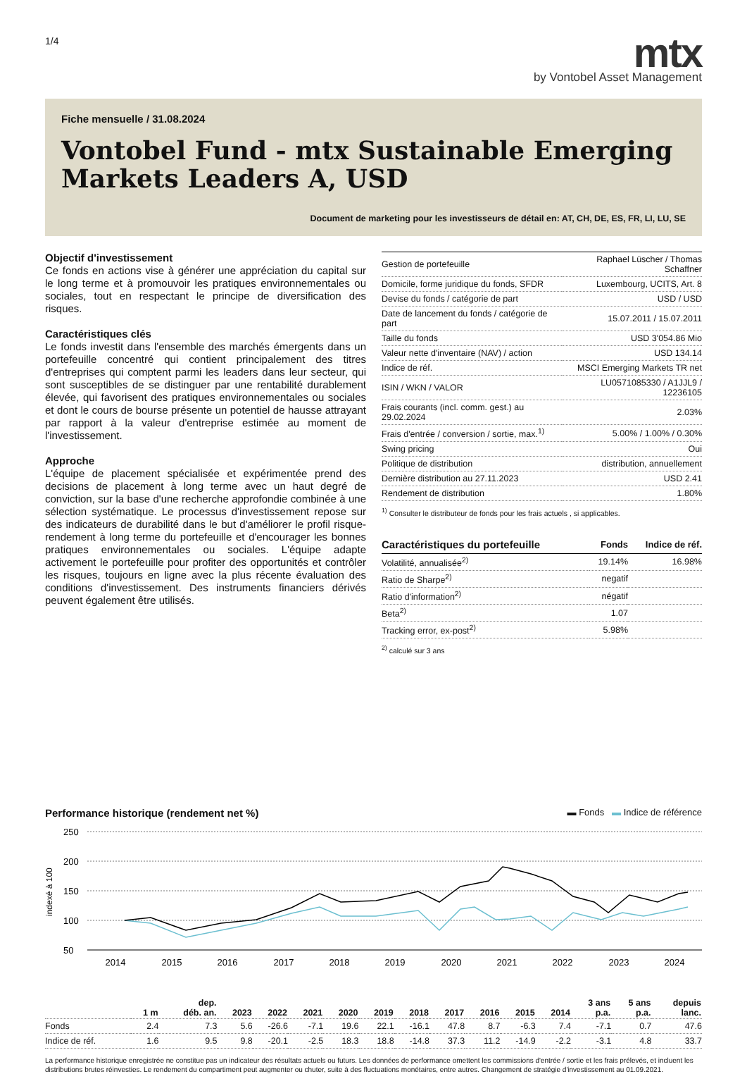1/4
mtx
by Vontobel Asset Management
Fiche mensuelle / 31.08.2024
Vontobel Fund - mtx Sustainable Emerging Markets Leaders A, USD
Document de marketing pour les investisseurs de détail en: AT, CH, DE, ES, FR, LI, LU, SE
Objectif d'investissement
Ce fonds en actions vise à générer une appréciation du capital sur le long terme et à promouvoir les pratiques environnementales ou sociales, tout en respectant le principe de diversification des risques.
Caractéristiques clés
Le fonds investit dans l'ensemble des marchés émergents dans un portefeuille concentré qui contient principalement des titres d'entreprises qui comptent parmi les leaders dans leur secteur, qui sont susceptibles de se distinguer par une rentabilité durablement élevée, qui favorisent des pratiques environnementales ou sociales et dont le cours de bourse présente un potentiel de hausse attrayant par rapport à la valeur d'entreprise estimée au moment de l'investissement.
Approche
L'équipe de placement spécialisée et expérimentée prend des decisions de placement à long terme avec un haut degré de conviction, sur la base d'une recherche approfondie combinée à une sélection systématique. Le processus d'investissement repose sur des indicateurs de durabilité dans le but d'améliorer le profil risque-rendement à long terme du portefeuille et d'encourager les bonnes pratiques environnementales ou sociales. L'équipe adapte activement le portefeuille pour profiter des opportunités et contrôler les risques, toujours en ligne avec la plus récente évaluation des conditions d'investissement. Des instruments financiers dérivés peuvent également être utilisés.
| Gestion de portefeuille | Raphael Lüscher / Thomas Schaffner |
| Domicile, forme juridique du fonds, SFDR | Luxembourg, UCITS, Art. 8 |
| Devise du fonds / catégorie de part | USD / USD |
| Date de lancement du fonds / catégorie de part | 15.07.2011 / 15.07.2011 |
| Taille du fonds | USD 3'054.86 Mio |
| Valeur nette d'inventaire (NAV) / action | USD 134.14 |
| Indice de réf. | MSCI Emerging Markets TR net |
| ISIN / WKN / VALOR | LU0571085330 / A1JJL9 / 12236105 |
| Frais courants (incl. comm. gest.) au 29.02.2024 | 2.03% |
| Frais d'entrée / conversion / sortie, max.<sup>1)</sup> | 5.00% / 1.00% / 0.30% |
| Swing pricing | Oui |
| Politique de distribution | distribution, annuellement |
| Dernière distribution au 27.11.2023 | USD 2.41 |
| Rendement de distribution | 1.80% |
<sup>1)</sup> Consulter le distributeur de fonds pour les frais actuels , si applicables.
| Caractéristiques du portefeuille | Fonds | Indice de réf. |
| --- | --- | --- |
| Volatilité, annualisée<sup>2)</sup> | 19.14% | 16.98% |
| Ratio de Sharpe<sup>2)</sup> | negatif | |
| Ratio d'information<sup>2)</sup> | négatif | |
| Beta<sup>2)</sup> | 1.07 | |
| Tracking error, ex-post<sup>2)</sup> | 5.98% | |
<sup>2)</sup> calculé sur 3 ans
Performance historique (rendement net %) ▬ Fonds ▬ Indice de référence
250
200
150
100
50
indexé à 100
2014
2015
2016
2017
2018
2019
2020
2021
2022
2023
2024
| | 1 m | dep. déb. an. | 2023 | 2022 | 2021 | 2020 | 2019 | 2018 | 2017 | 2016 | 2015 | 2014 | 3 ans p.a. | 5 ans p.a. | depuis lanc. |
| --- | --- | --- | --- | --- | --- | --- | --- | --- | --- | --- | --- | --- | --- | --- | --- |
| Fonds | 2.4 | 7.3 | 5.6 | -26.6 | -7.1 | 19.6 | 22.1 | -16.1 | 47.8 | 8.7 | -6.3 | 7.4 | -7.1 | 0.7 | 47.6 |
| Indice de réf. | 1.6 | 9.5 | 9.8 | -20.1 | -2.5 | 18.3 | 18.8 | -14.8 | 37.3 | 11.2 | -14.9 | -2.2 | -3.1 | 4.8 | 33.7 |
La performance historique enregistrée ne constitue pas un indicateur des résultats actuels ou futurs. Les données de performance omettent les commissions d'entrée / sortie et les frais prélevés, et incluent les distributions brutes réinvesties. Le rendement du compartiment peut augmenter ou chuter, suite à des fluctuations monétaires, entre autres. Changement de stratégie d'investissement au 01.09.2021.